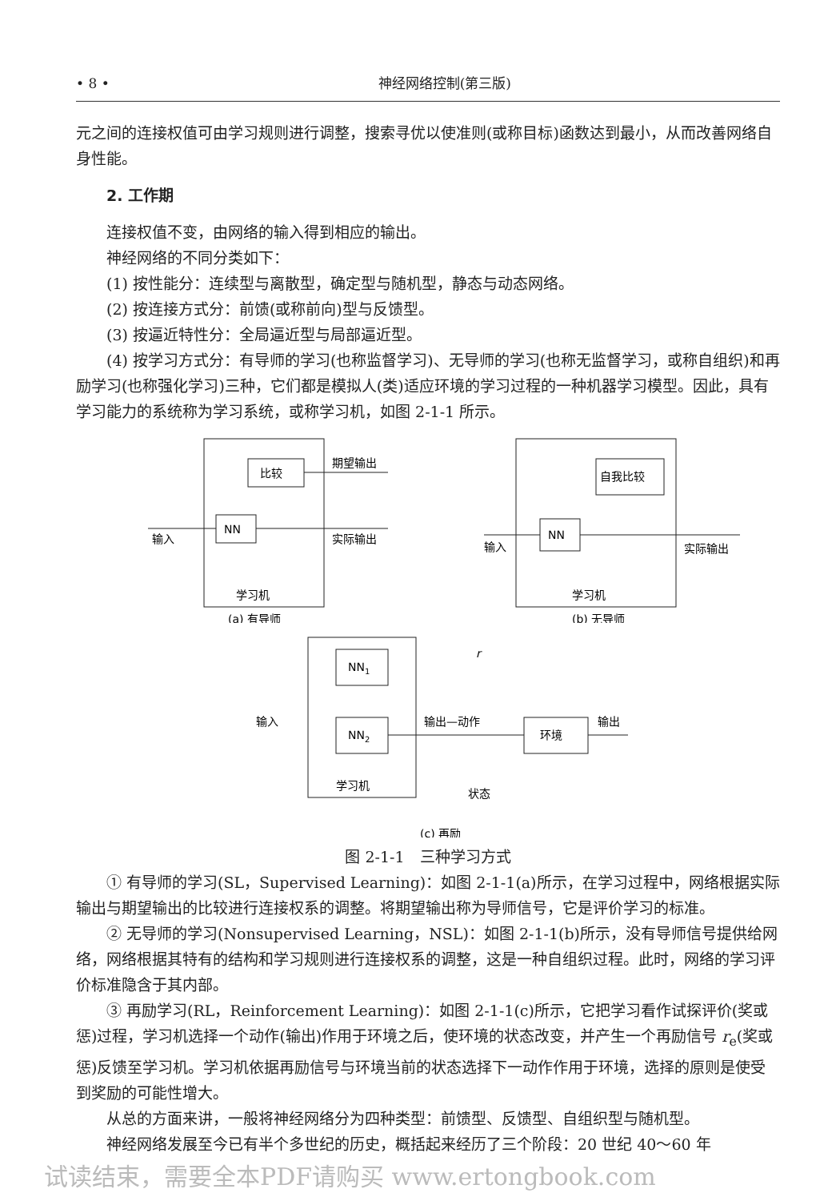• 8 • 神经网络控制(第三版)
元之间的连接权值可由学习规则进行调整，搜索寻优以使准则(或称目标)函数达到最小，从而改善网络自身性能。
2. 工作期
连接权值不变，由网络的输入得到相应的输出。
神经网络的不同分类如下：
(1) 按性能分：连续型与离散型，确定型与随机型，静态与动态网络。
(2) 按连接方式分：前馈(或称前向)型与反馈型。
(3) 按逼近特性分：全局逼近型与局部逼近型。
(4) 按学习方式分：有导师的学习(也称监督学习)、无导师的学习(也称无监督学习，或称自组织)和再励学习(也称强化学习)三种，它们都是模拟人(类)适应环境的学习过程的一种机器学习模型。因此，具有学习能力的系统称为学习系统，或称学习机，如图 2-1-1 所示。
比较
NN
输入
实际输出
期望输出
学习机
(a) 有导师
自我比较
NN
输入
实际输出
学习机
(b) 无导师
NN1
NN2
环境
输入
输出—动作
输出
r
学习机
状态
(c) 再励
图 2-1-1　三种学习方式
① 有导师的学习(SL，Supervised Learning)：如图 2-1-1(a)所示，在学习过程中，网络根据实际输出与期望输出的比较进行连接权系的调整。将期望输出称为导师信号，它是评价学习的标准。
② 无导师的学习(Nonsupervised Learning，NSL)：如图 2-1-1(b)所示，没有导师信号提供给网络，网络根据其特有的结构和学习规则进行连接权系的调整，这是一种自组织过程。此时，网络的学习评价标准隐含于其内部。
③ 再励学习(RL，Reinforcement Learning)：如图 2-1-1(c)所示，它把学习看作试探评价(奖或惩)过程，学习机选择一个动作(输出)作用于环境之后，使环境的状态改变，并产生一个再励信号 r<sub>e</sub>(奖或惩)反馈至学习机。学习机依据再励信号与环境当前的状态选择下一动作作用于环境，选择的原则是使受到奖励的可能性增大。
从总的方面来讲，一般将神经网络分为四种类型：前馈型、反馈型、自组织型与随机型。
神经网络发展至今已有半个多世纪的历史，概括起来经历了三个阶段：20 世纪 40～60 年
试读结束，需要全本PDF请购买 www.ertongbook.com